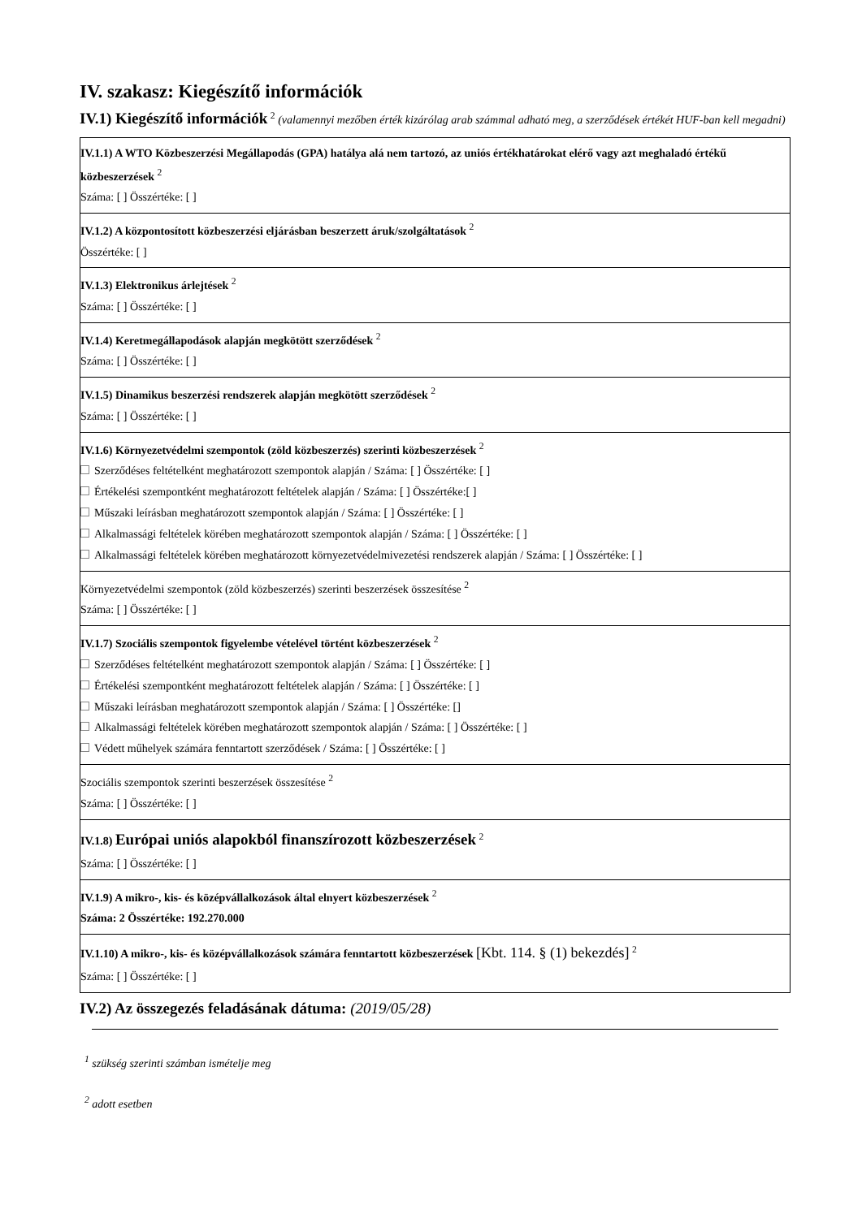IV. szakasz: Kiegészítő információk
IV.1) Kiegészítő információk <sup>2</sup> (valamennyi mezőben érték kizárólag arab számmal adható meg, a szerződések értékét HUF-ban kell megadni)
| IV.1.1) A WTO Közbeszerzési Megállapodás (GPA) hatálya alá nem tartozó, az uniós értékhatárokat elérő vagy azt meghaladó értékű közbeszerzések <sup>2</sup> Száma: [ ] Összértéke: [ ] |
| IV.1.2) A központosított közbeszerzési eljárásban beszerzett áruk/szolgáltatások <sup>2</sup> Összértéke: [ ] |
| IV.1.3) Elektronikus árlejtések <sup>2</sup> Száma: [ ] Összértéke: [ ] |
| IV.1.4) Keretmegállapodások alapján megkötött szerződések <sup>2</sup> Száma: [ ] Összértéke: [ ] |
| IV.1.5) Dinamikus beszerzési rendszerek alapján megkötött szerződések <sup>2</sup> Száma: [ ] Összértéke: [ ] |
| IV.1.6) Környezetvédelmi szempontok (zöld közbeszerzés) szerinti közbeszerzések <sup>2</sup> Szerződéses feltételként meghatározott szempontok alapján / Száma: [ ] Összértéke: [ ] Értékelési szempontként meghatározott feltételek alapján / Száma: [ ] Összértéke:[ ] Műszaki leírásban meghatározott szempontok alapján / Száma: [ ] Összértéke: [ ] Alkalmassági feltételek körében meghatározott szempontok alapján / Száma: [ ] Összértéke: [ ] Alkalmassági feltételek körében meghatározott környezetvédelmivezetési rendszerek alapján / Száma: [ ] Összértéke: [ ] |
| Környezetvédelmi szempontok (zöld közbeszerzés) szerinti beszerzések összesítése <sup>2</sup> Száma: [ ] Összértéke: [ ] |
| IV.1.7) Szociális szempontok figyelembe vételével történt közbeszerzések <sup>2</sup> Szerződéses feltételként meghatározott szempontok alapján / Száma: [ ] Összértéke: [ ] Értékelési szempontként meghatározott feltételek alapján / Száma: [ ] Összértéke: [ ] Műszaki leírásban meghatározott szempontok alapján / Száma: [ ] Összértéke: [] Alkalmassági feltételek körében meghatározott szempontok alapján / Száma: [ ] Összértéke: [ ] Védett műhelyek számára fenntartott szerződések / Száma: [ ] Összértéke: [ ] |
| Szociális szempontok szerinti beszerzések összesítése <sup>2</sup> Száma: [ ] Összértéke: [ ] |
| IV.1.8) Európai uniós alapokból finanszírozott közbeszerzések <sup>2</sup> Száma: [ ] Összértéke: [ ] |
| IV.1.9) A mikro-, kis- és középvállalkozások által elnyert közbeszerzések <sup>2</sup> Száma: 2 Összértéke: 192.270.000 |
| IV.1.10) A mikro-, kis- és középvállalkozások számára fenntartott közbeszerzések [Kbt. 114. § (1) bekezdés] <sup>2</sup> Száma: [ ] Összértéke: [ ] |
IV.2) Az összegezés feladásának dátuma: (2019/05/28)
<sup>1</sup> szükség szerinti számban ismételje meg
<sup>2</sup> adott esetben